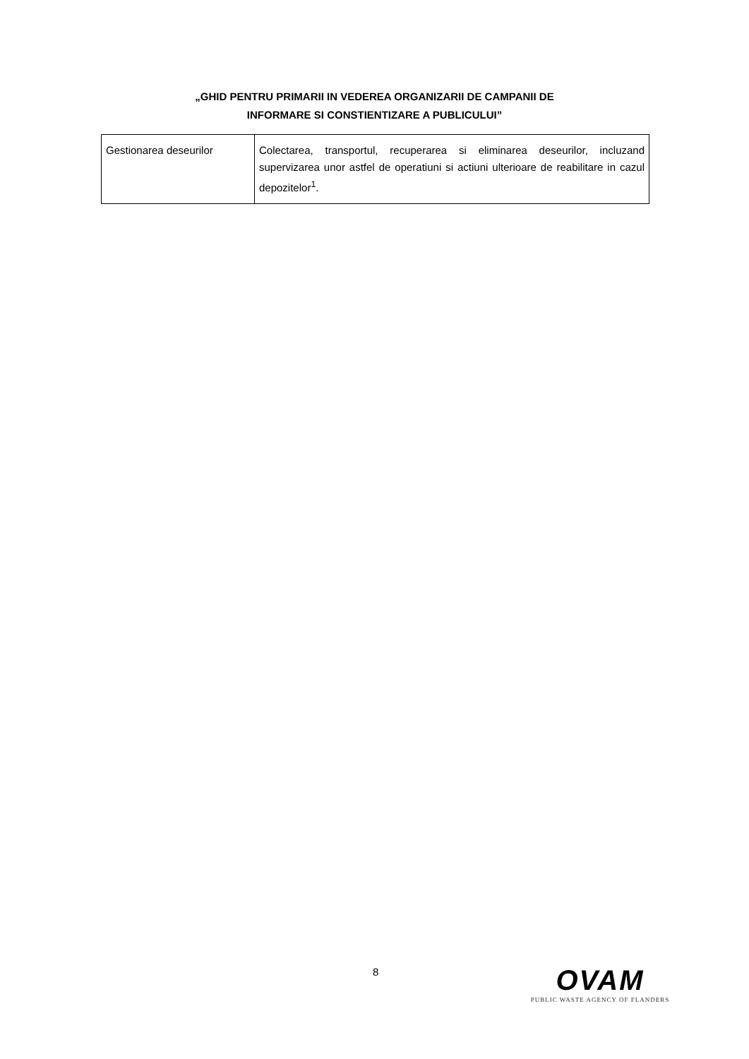„GHID PENTRU PRIMARII IN VEDEREA ORGANIZARII DE CAMPANII DE
INFORMARE SI CONSTIENTIZARE A PUBLICULUI”
| Gestionarea deseurilor | Colectarea, transportul, recuperarea si eliminarea deseurilor, incluzand supervizarea unor astfel de operatiuni si actiuni ulterioare de reabilitare in cazul depozitelor<sup>1</sup>. |
8
OVAM
PUBLIC WASTE AGENCY OF FLANDERS